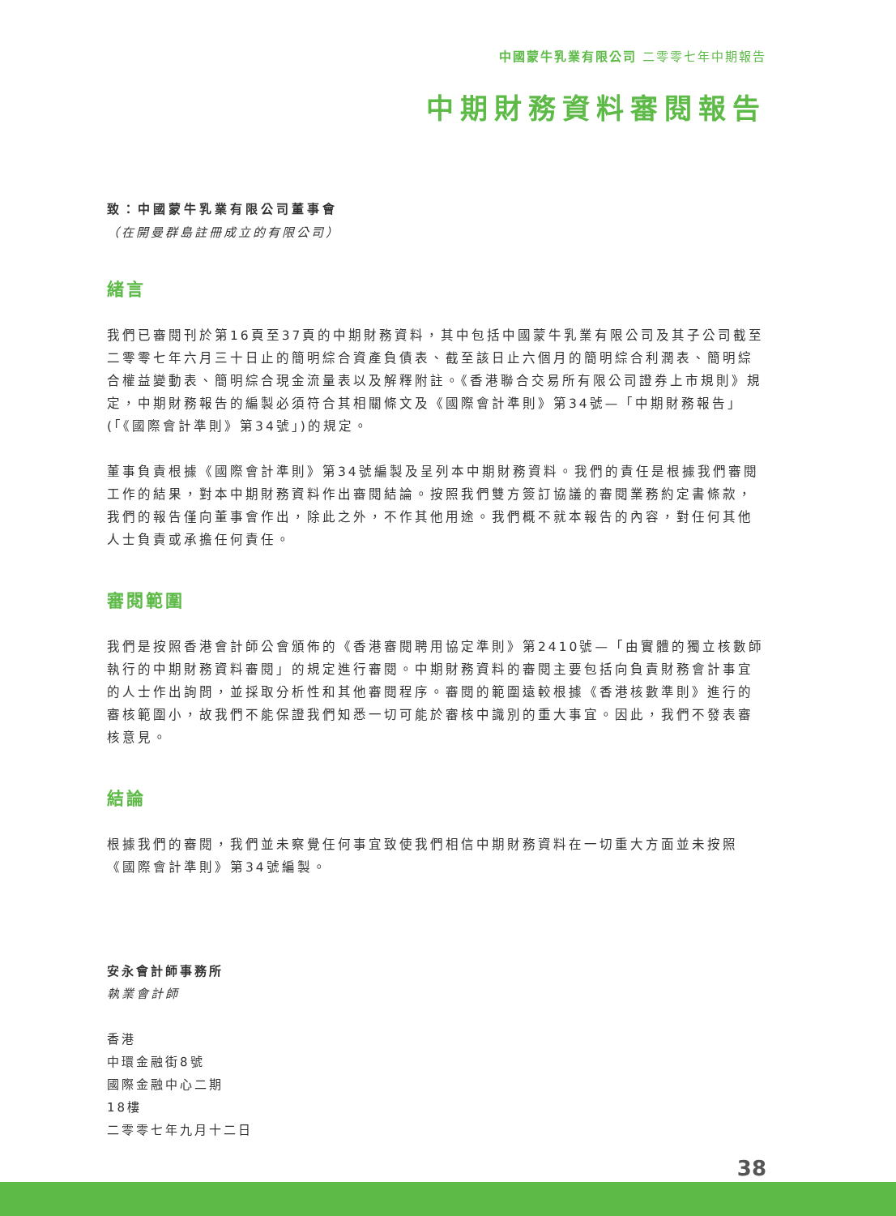中國蒙牛乳業有限公司 二零零七年中期報告
中期財務資料審閱報告
致：中國蒙牛乳業有限公司董事會
（在開曼群島註冊成立的有限公司）
緒言
我們已審閱刊於第16頁至37頁的中期財務資料，其中包括中國蒙牛乳業有限公司及其子公司截至二零零七年六月三十日止的簡明綜合資產負債表、截至該日止六個月的簡明綜合利潤表、簡明綜合權益變動表、簡明綜合現金流量表以及解釋附註。《香港聯合交易所有限公司證券上市規則》規定，中期財務報告的編製必須符合其相關條文及《國際會計準則》第34號—「中期財務報告」(「《國際會計準則》第34號」)的規定。
董事負責根據《國際會計準則》第34號編製及呈列本中期財務資料。我們的責任是根據我們審閱工作的結果，對本中期財務資料作出審閱結論。按照我們雙方簽訂協議的審閱業務約定書條款，我們的報告僅向董事會作出，除此之外，不作其他用途。我們概不就本報告的內容，對任何其他人士負責或承擔任何責任。
審閱範圍
我們是按照香港會計師公會頒佈的《香港審閱聘用協定準則》第2410號—「由實體的獨立核數師執行的中期財務資料審閱」的規定進行審閱。中期財務資料的審閱主要包括向負責財務會計事宜的人士作出詢問，並採取分析性和其他審閱程序。審閱的範圍遠較根據《香港核數準則》進行的審核範圍小，故我們不能保證我們知悉一切可能於審核中識別的重大事宜。因此，我們不發表審核意見。
結論
根據我們的審閱，我們並未察覺任何事宜致使我們相信中期財務資料在一切重大方面並未按照《國際會計準則》第34號編製。
安永會計師事務所
執業會計師
香港
中環金融街8號
國際金融中心二期
18樓
二零零七年九月十二日
38